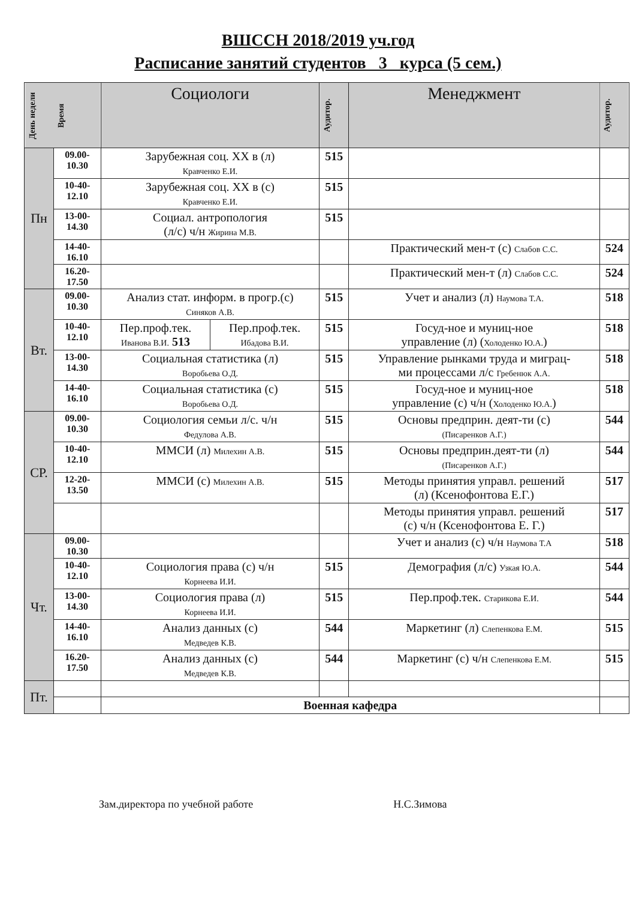ВШССН 2018/2019 уч.год
Расписание занятий студентов 3 курса (5 сем.)
| День недели | Время | Социологи | | Аудитор. | Менеджмент | Аудитор. |
| --- | --- | --- | --- | --- | --- | --- |
| Пн | 09.00- 10.30 | Зарубежная соц. XX в (л) Кравченко Е.И. | | 515 | | |
| | 10-40- 12.10 | Зарубежная соц. XX в (с) Кравченко Е.И. | | 515 | | |
| | 13-00- 14.30 | Социал. антропология (л/с) ч/н Жирина М.В. | | 515 | | |
| | 14-40- 16.10 | | | | Практический мен-т (с) Слабов С.С. | 524 |
| | 16.20- 17.50 | | | | Практический мен-т (л) Слабов С.С. | 524 |
| Вт. | 09.00- 10.30 | Анализ стат. информ. в прогр.(с) Синяков А.В. | | 515 | Учет и анализ (л) Наумова Т.А. | 518 |
| | 10-40- 12.10 | Пер.проф.тек. Иванова В.И. 513 | Пер.проф.тек. Ибадова В.И. | 515 | Госуд-ное и муниц-ное управление (л) ( Холоденко Ю.А. ) | 518 |
| | 13-00- 14.30 | Социальная статистика (л) Воробьева О.Д. | | 515 | Управление рынками труда и миграц- ми процессами л/с Гребенюк А.А. | 518 |
| | 14-40- 16.10 | Социальная статистика (с) Воробьева О.Д. | | 515 | Госуд-ное и муниц-ное управление (с) ч/н ( Холоденко Ю.А. ) | 518 |
| СР. | 09.00- 10.30 | Социология семьи л/с. ч/н Федулова А.В. | | 515 | Основы предприн. деят-ти (с) (Писаренков А.Г.) | 544 |
| | 10-40- 12.10 | ММСИ (л) Милехин А.В. | | 515 | Основы предприн.деят-ти (л) (Писаренков А.Г.) | 544 |
| | 12-20- 13.50 | ММСИ (с) Милехин А.В. | | 515 | Методы принятия управл. решений (л) (Ксенофонтова Е.Г.) | 517 |
| | | | | | Методы принятия управл. решений (с) ч/н (Ксенофонтова Е. Г.) | 517 |
| Чт. | 09.00- 10.30 | | | | Учет и анализ (с) ч/н Наумова Т.А | 518 |
| | 10-40- 12.10 | Социология права (с) ч/н Корнеева И.И. | | 515 | Демография (л/с) Узкая Ю.А. | 544 |
| | 13-00- 14.30 | Социология права (л) Корнеева И.И. | | 515 | Пер.проф.тек. Старикова Е.И. | 544 |
| | 14-40- 16.10 | Анализ данных (с) Медведев К.В. | | 544 | Маркетинг (л) Слепенкова Е.М. | 515 |
| | 16.20- 17.50 | Анализ данных (с) Медведев К.В. | | 544 | Маркетинг (с) ч/н Слепенкова Е.М. | 515 |
| Пт. | | | | | | |
| | | Военная кафедра | | | | |
Зам.директора по учебной работе Н.С.Зимова